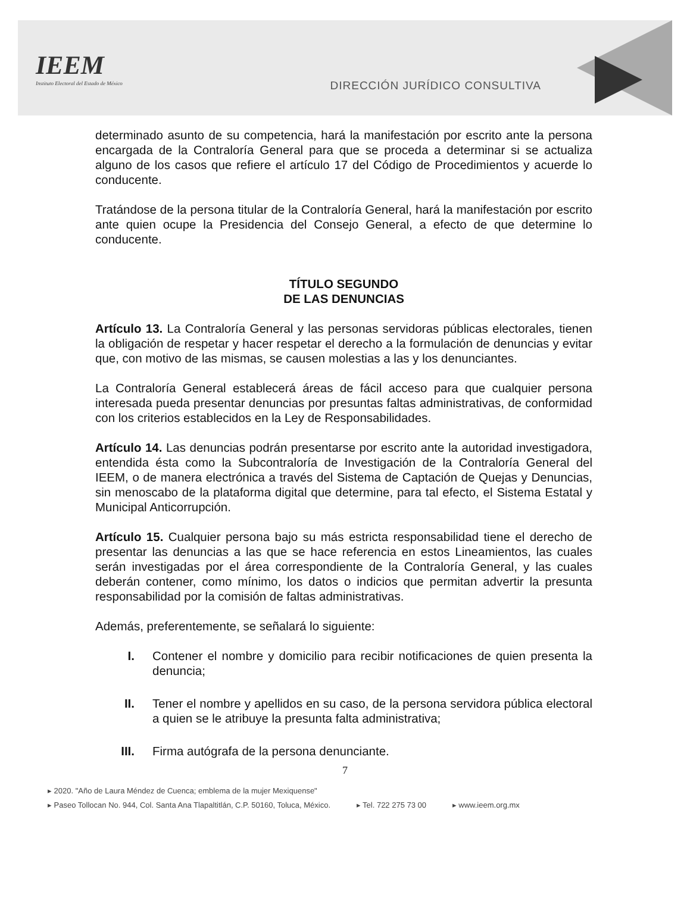IEEM
Instituto Electoral del Estado de México
DIRECCIÓN JURÍDICO CONSULTIVA
determinado asunto de su competencia, hará la manifestación por escrito ante la persona encargada de la Contraloría General para que se proceda a determinar si se actualiza alguno de los casos que refiere el artículo 17 del Código de Procedimientos y acuerde lo conducente.
Tratándose de la persona titular de la Contraloría General, hará la manifestación por escrito ante quien ocupe la Presidencia del Consejo General, a efecto de que determine lo conducente.
TÍTULO SEGUNDO
DE LAS DENUNCIAS
Artículo 13. La Contraloría General y las personas servidoras públicas electorales, tienen la obligación de respetar y hacer respetar el derecho a la formulación de denuncias y evitar que, con motivo de las mismas, se causen molestias a las y los denunciantes.
La Contraloría General establecerá áreas de fácil acceso para que cualquier persona interesada pueda presentar denuncias por presuntas faltas administrativas, de conformidad con los criterios establecidos en la Ley de Responsabilidades.
Artículo 14. Las denuncias podrán presentarse por escrito ante la autoridad investigadora, entendida ésta como la Subcontraloría de Investigación de la Contraloría General del IEEM, o de manera electrónica a través del Sistema de Captación de Quejas y Denuncias, sin menoscabo de la plataforma digital que determine, para tal efecto, el Sistema Estatal y Municipal Anticorrupción.
Artículo 15. Cualquier persona bajo su más estricta responsabilidad tiene el derecho de presentar las denuncias a las que se hace referencia en estos Lineamientos, las cuales serán investigadas por el área correspondiente de la Contraloría General, y las cuales deberán contener, como mínimo, los datos o indicios que permitan advertir la presunta responsabilidad por la comisión de faltas administrativas.
Además, preferentemente, se señalará lo siguiente:
I. Contener el nombre y domicilio para recibir notificaciones de quien presenta la denuncia;
II. Tener el nombre y apellidos en su caso, de la persona servidora pública electoral a quien se le atribuye la presunta falta administrativa;
III. Firma autógrafa de la persona denunciante.
7
▸ 2020. "Año de Laura Méndez de Cuenca; emblema de la mujer Mexiquense"
▸ Paseo Tollocan No. 944, Col. Santa Ana Tlapaltitlán, C.P. 50160, Toluca, México. ▸ Tel. 722 275 73 00 ▸ www.ieem.org.mx